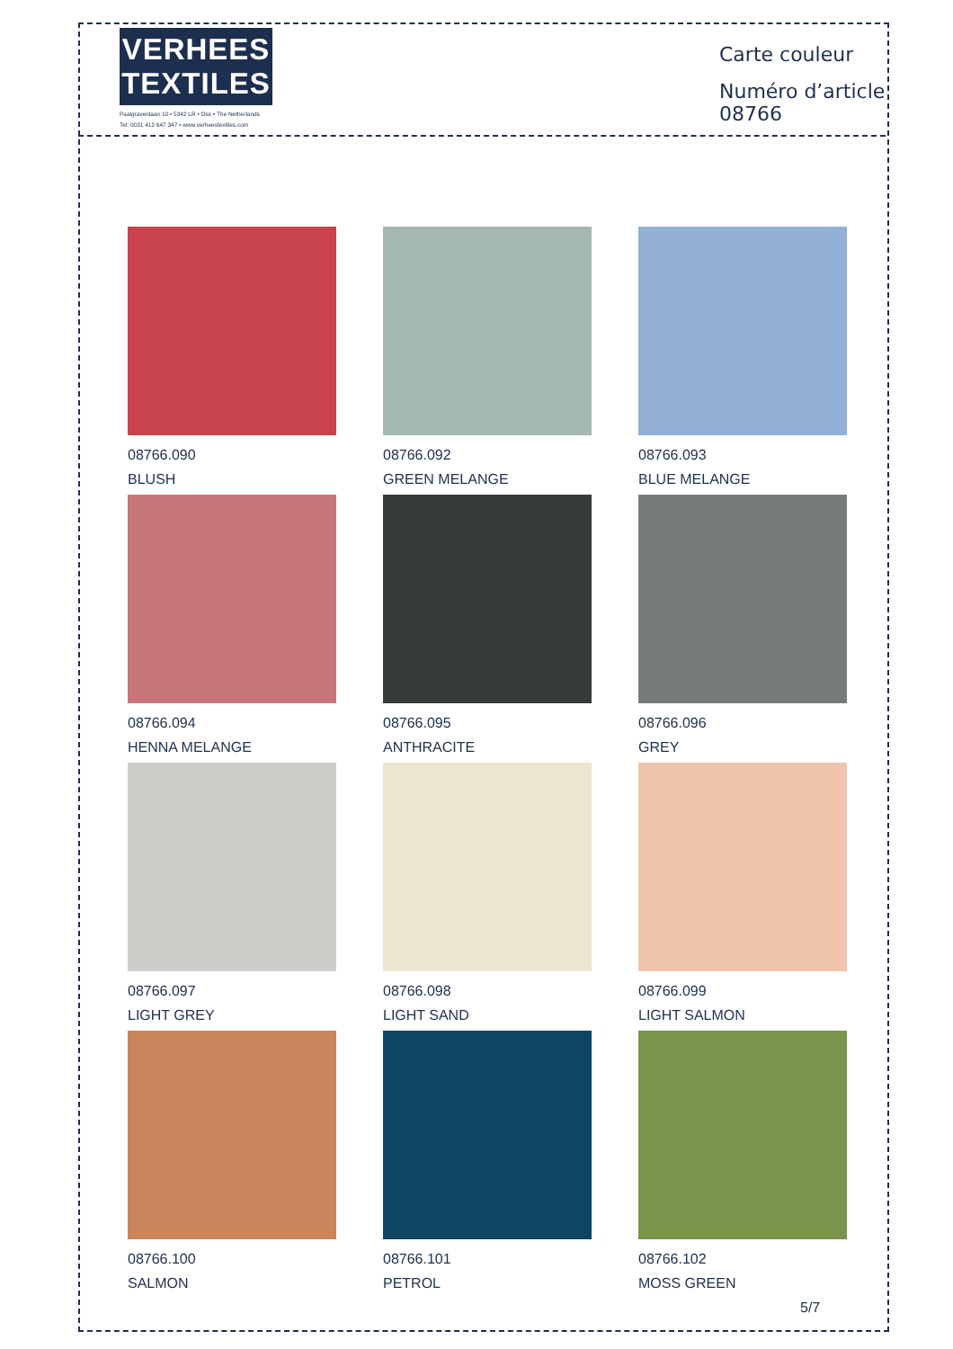VERHEES
TEXTILES
Paalgravenlaan 10 • 5342 LR • Oss • The Netherlands
Tel: 0031 412 647 347 • www.verheestextiles.com
Carte couleur
Numéro d’article 08766
08766.090
BLUSH
08766.092
GREEN MELANGE
08766.093
BLUE MELANGE
08766.094
HENNA MELANGE
08766.095
ANTHRACITE
08766.096
GREY
08766.097
LIGHT GREY
08766.098
LIGHT SAND
08766.099
LIGHT SALMON
08766.100
SALMON
08766.101
PETROL
08766.102
MOSS GREEN
5/7